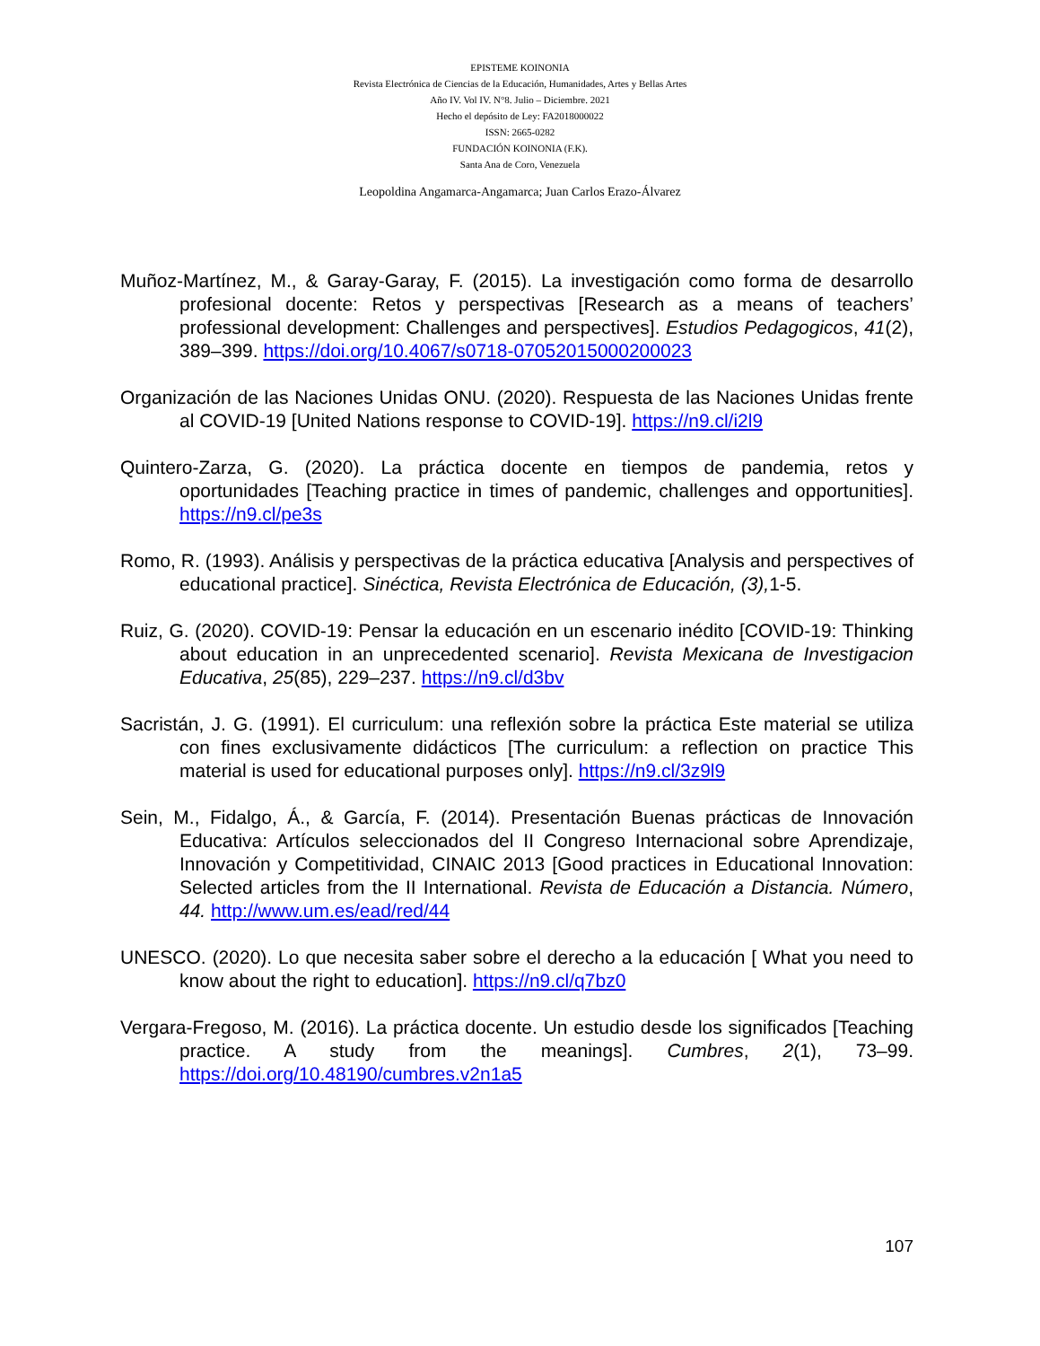EPISTEME KOINONIA
Revista Electrónica de Ciencias de la Educación, Humanidades, Artes y Bellas Artes
Año IV. Vol IV. N°8. Julio – Diciembre. 2021
Hecho el depósito de Ley: FA2018000022
ISSN: 2665-0282
FUNDACIÓN KOINONIA (F.K).
Santa Ana de Coro, Venezuela
Leopoldina Angamarca-Angamarca; Juan Carlos Erazo-Álvarez
Muñoz-Martínez, M., & Garay-Garay, F. (2015). La investigación como forma de desarrollo profesional docente: Retos y perspectivas [Research as a means of teachers’ professional development: Challenges and perspectives]. Estudios Pedagogicos, 41(2), 389–399. https://doi.org/10.4067/s0718-07052015000200023
Organización de las Naciones Unidas ONU. (2020). Respuesta de las Naciones Unidas frente al COVID-19 [United Nations response to COVID-19]. https://n9.cl/i2l9
Quintero-Zarza, G. (2020). La práctica docente en tiempos de pandemia, retos y oportunidades [Teaching practice in times of pandemic, challenges and opportunities]. https://n9.cl/pe3s
Romo, R. (1993). Análisis y perspectivas de la práctica educativa [Analysis and perspectives of educational practice]. Sinéctica, Revista Electrónica de Educación, (3), 1-5.
Ruiz, G. (2020). COVID-19: Pensar la educación en un escenario inédito [COVID-19: Thinking about education in an unprecedented scenario]. Revista Mexicana de Investigacion Educativa, 25(85), 229–237. https://n9.cl/d3bv
Sacristán, J. G. (1991). El curriculum: una reflexión sobre la práctica Este material se utiliza con fines exclusivamente didácticos [The curriculum: a reflection on practice This material is used for educational purposes only]. https://n9.cl/3z9l9
Sein, M., Fidalgo, Á., & García, F. (2014). Presentación Buenas prácticas de Innovación Educativa: Artículos seleccionados del II Congreso Internacional sobre Aprendizaje, Innovación y Competitividad, CINAIC 2013 [Good practices in Educational Innovation: Selected articles from the II International. Revista de Educación a Distancia. Número, 44. http://www.um.es/ead/red/44
UNESCO. (2020). Lo que necesita saber sobre el derecho a la educación [ What you need to know about the right to education]. https://n9.cl/q7bz0
Vergara-Fregoso, M. (2016). La práctica docente. Un estudio desde los significados [Teaching practice. A study from the meanings]. Cumbres, 2(1), 73–99. https://doi.org/10.48190/cumbres.v2n1a5
107